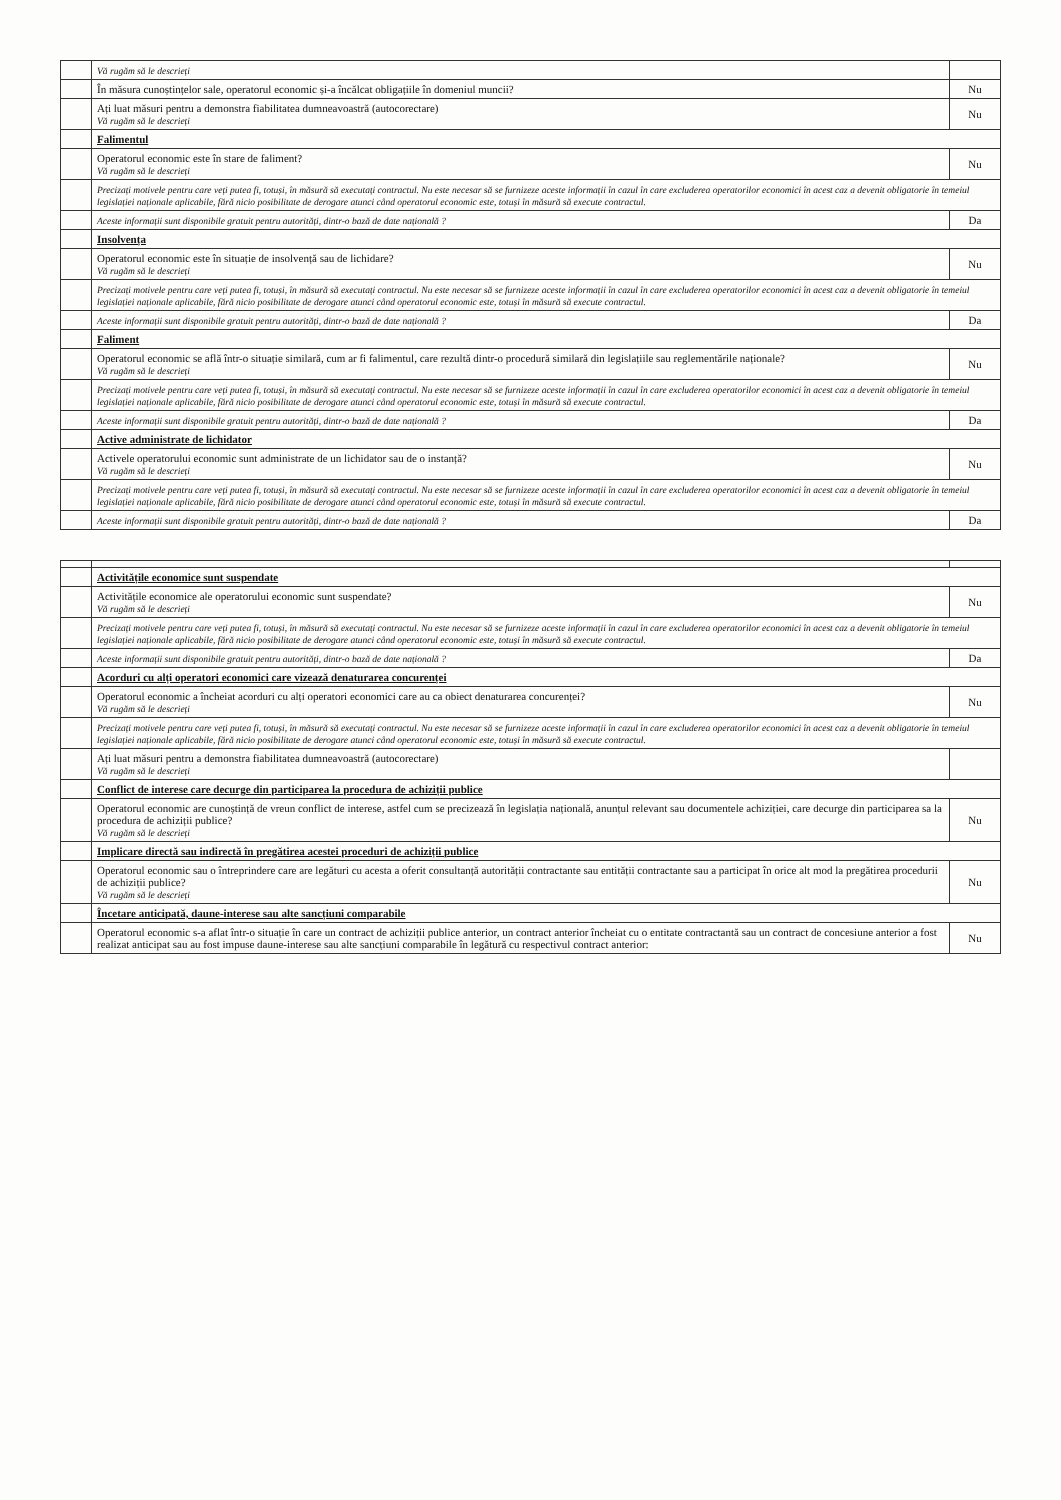| | Vă rugăm să le descrieți | |
| | În măsura cunoștințelor sale, operatorul economic și-a încălcat obligațiile în domeniul muncii? | Nu |
| | Ați luat măsuri pentru a demonstra fiabilitatea dumneavoastră (autocorectare) Vă rugăm să le descrieți | Nu |
| | Falimentul | |
| | Operatorul economic este în stare de faliment? Vă rugăm să le descrieți | Nu |
| | Precizați motivele pentru care veți putea fi, totuși, în măsură să executați contractul. Nu este necesar să se furnizeze aceste informații în cazul în care excluderea operatorilor economici în acest caz a devenit obligatorie în temeiul legislației naționale aplicabile, fără nicio posibilitate de derogare atunci când operatorul economic este, totuși în măsură să execute contractul. | |
| | Aceste informații sunt disponibile gratuit pentru autorități, dintr-o bază de date națională ? | Da |
| | Insolvența | |
| | Operatorul economic este în situație de insolvență sau de lichidare? Vă rugăm să le descrieți | Nu |
| | Precizați motivele pentru care veți putea fi, totuși, în măsură să executați contractul. Nu este necesar să se furnizeze aceste informații în cazul în care excluderea operatorilor economici în acest caz a devenit obligatorie în temeiul legislației naționale aplicabile, fără nicio posibilitate de derogare atunci când operatorul economic este, totuși în măsură să execute contractul. | |
| | Aceste informații sunt disponibile gratuit pentru autorități, dintr-o bază de date națională ? | Da |
| | Faliment | |
| | Operatorul economic se află într-o situație similară, cum ar fi falimentul, care rezultă dintr-o procedură similară din legislațiile sau reglementările naționale? Vă rugăm să le descrieți | Nu |
| | Precizați motivele pentru care veți putea fi, totuși, în măsură să executați contractul. Nu este necesar să se furnizeze aceste informații în cazul în care excluderea operatorilor economici în acest caz a devenit obligatorie în temeiul legislației naționale aplicabile, fără nicio posibilitate de derogare atunci când operatorul economic este, totuși în măsură să execute contractul. | |
| | Aceste informații sunt disponibile gratuit pentru autorități, dintr-o bază de date națională ? | Da |
| | Active administrate de lichidator | |
| | Activele operatorului economic sunt administrate de un lichidator sau de o instanță? Vă rugăm să le descrieți | Nu |
| | Precizați motivele pentru care veți putea fi, totuși, în măsură să executați contractul. Nu este necesar să se furnizeze aceste informații în cazul în care excluderea operatorilor economici în acest caz a devenit obligatorie în temeiul legislației naționale aplicabile, fără nicio posibilitate de derogare atunci când operatorul economic este, totuși în măsură să execute contractul. | |
| | Aceste informații sunt disponibile gratuit pentru autorități, dintr-o bază de date națională ? | Da |
| | Activitățile economice sunt suspendate | |
| | Activitățile economice ale operatorului economic sunt suspendate? Vă rugăm să le descrieți | Nu |
| | Precizați motivele pentru care veți putea fi, totuși, în măsură să executați contractul. Nu este necesar să se furnizeze aceste informații în cazul în care excluderea operatorilor economici în acest caz a devenit obligatorie în temeiul legislației naționale aplicabile, fără nicio posibilitate de derogare atunci când operatorul economic este, totuși în măsură să execute contractul. | |
| | Aceste informații sunt disponibile gratuit pentru autorități, dintr-o bază de date națională ? | Da |
| | Acorduri cu alți operatori economici care vizează denaturarea concurenței | |
| | Operatorul economic a încheiat acorduri cu alți operatori economici care au ca obiect denaturarea concurenței? Vă rugăm să le descrieți | Nu |
| | Precizați motivele pentru care veți putea fi, totuși, în măsură să executați contractul. Nu este necesar să se furnizeze aceste informații în cazul în care excluderea operatorilor economici în acest caz a devenit obligatorie în temeiul legislației naționale aplicabile, fără nicio posibilitate de derogare atunci când operatorul economic este, totuși în măsură să execute contractul. | |
| | Ați luat măsuri pentru a demonstra fiabilitatea dumneavoastră (autocorectare) Vă rugăm să le descrieți | |
| | Conflict de interese care decurge din participarea la procedura de achiziții publice | |
| | Operatorul economic are cunoștință de vreun conflict de interese, astfel cum se precizează în legislația națională, anunțul relevant sau documentele achiziției, care decurge din participarea sa la procedura de achiziții publice? Vă rugăm să le descrieți | Nu |
| | Implicare directă sau indirectă în pregătirea acestei proceduri de achiziții publice | |
| | Operatorul economic sau o întreprindere care are legături cu acesta a oferit consultanță autorității contractante sau entității contractante sau a participat în orice alt mod la pregătirea procedurii de achiziții publice? Vă rugăm să le descrieți | Nu |
| | Încetare anticipată, daune-interese sau alte sancțiuni comparabile | |
| | Operatorul economic s-a aflat într-o situație în care un contract de achiziții publice anterior, un contract anterior încheiat cu o entitate contractantă sau un contract de concesiune anterior a fost realizat anticipat sau au fost impuse daune-interese sau alte sancțiuni comparabile în legătură cu respectivul contract anterior: | Nu |